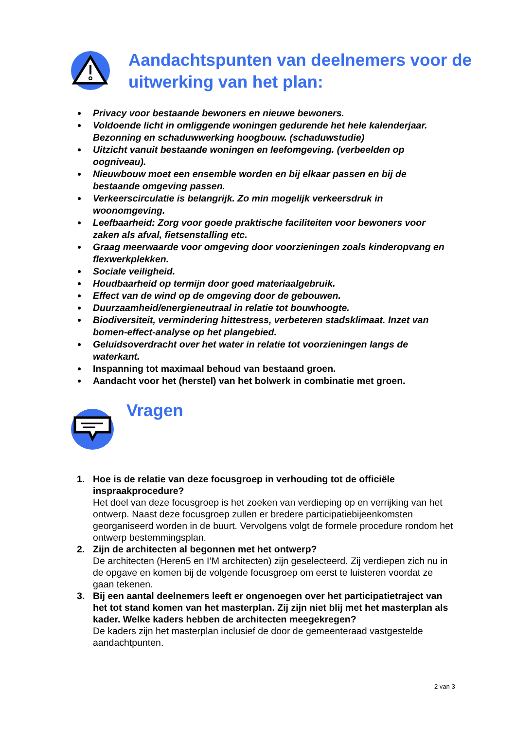Aandachtspunten van deelnemers voor de uitwerking van het plan:
Privacy voor bestaande bewoners en nieuwe bewoners.
Voldoende licht in omliggende woningen gedurende het hele kalenderjaar. Bezonning en schaduwwerking hoogbouw. (schaduwstudie)
Uitzicht vanuit bestaande woningen en leefomgeving. (verbeelden op oogniveau).
Nieuwbouw moet een ensemble worden en bij elkaar passen en bij de bestaande omgeving passen.
Verkeerscirculatie is belangrijk. Zo min mogelijk verkeersdruk in woonomgeving.
Leefbaarheid: Zorg voor goede praktische faciliteiten voor bewoners voor zaken als afval, fietsenstalling etc.
Graag meerwaarde voor omgeving door voorzieningen zoals kinderopvang en flexwerkplekken.
Sociale veiligheid.
Houdbaarheid op termijn door goed materiaalgebruik.
Effect van de wind op de omgeving door de gebouwen.
Duurzaamheid/energieneutraal in relatie tot bouwhoogte.
Biodiversiteit, vermindering hittestress, verbeteren stadsklimaat. Inzet van bomen-effect-analyse op het plangebied.
Geluidsoverdracht over het water in relatie tot voorzieningen langs de waterkant.
Inspanning tot maximaal behoud van bestaand groen.
Aandacht voor het (herstel) van het bolwerk in combinatie met groen.
Vragen
1. Hoe is de relatie van deze focusgroep in verhouding tot de officiële inspraakprocedure?
Het doel van deze focusgroep is het zoeken van verdieping op en verrijking van het ontwerp. Naast deze focusgroep zullen er bredere participatiebijeenkomsten georganiseerd worden in de buurt. Vervolgens volgt de formele procedure rondom het ontwerp bestemmingsplan.
2. Zijn de architecten al begonnen met het ontwerp?
De architecten (Heren5 en I’M architecten) zijn geselecteerd. Zij verdiepen zich nu in de opgave en komen bij de volgende focusgroep om eerst te luisteren voordat ze gaan tekenen.
3. Bij een aantal deelnemers leeft er ongenoegen over het participatietraject van het tot stand komen van het masterplan. Zij zijn niet blij met het masterplan als kader. Welke kaders hebben de architecten meegekregen?
De kaders zijn het masterplan inclusief de door de gemeenteraad vastgestelde aandachtpunten.
2 van 3